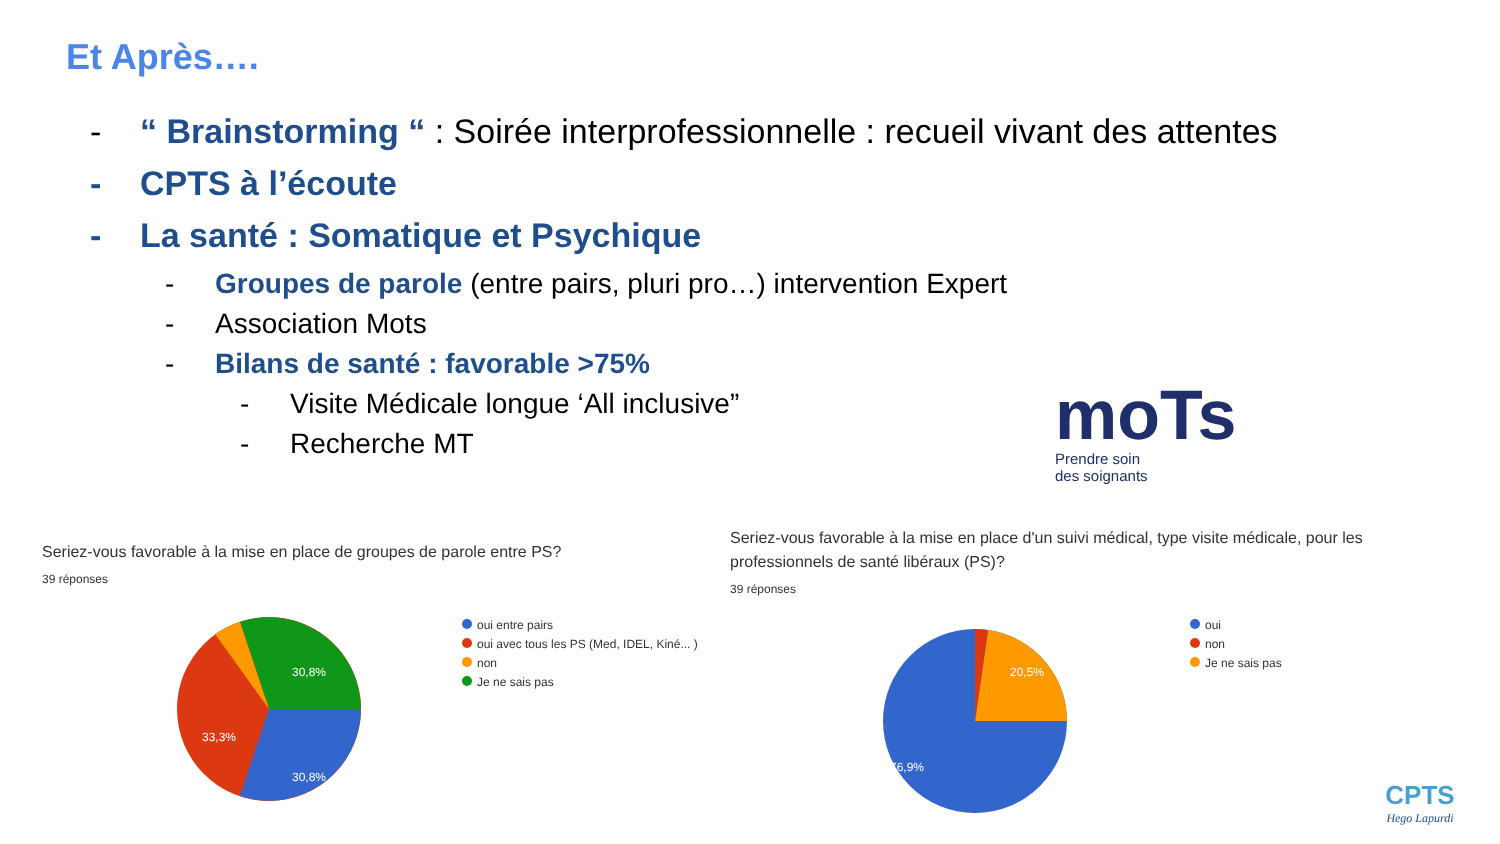Et Après….
- “ Brainstorming “ : Soirée interprofessionnelle : recueil vivant des attentes
- CPTS à l’écoute
- La santé : Somatique et Psychique
- Groupes de parole (entre pairs, pluri pro…) intervention Expert
- Association Mots
- Bilans de santé : favorable >75%
- Visite Médicale longue ‘All inclusive”
- Recherche MT
moTs
Prendre soin
des soignants
Seriez-vous favorable à la mise en place de groupes de parole entre PS?
39 réponses
30,8%
33,3%
30,8%
oui entre pairs
oui avec tous les PS (Med, IDEL, Kiné... )
non
Je ne sais pas
Seriez-vous favorable à la mise en place d'un suivi médical, type visite médicale, pour les professionnels de santé libéraux (PS)?
39 réponses
20,5%
76,9%
oui
non
Je ne sais pas
CPTS
Hego Lapurdi